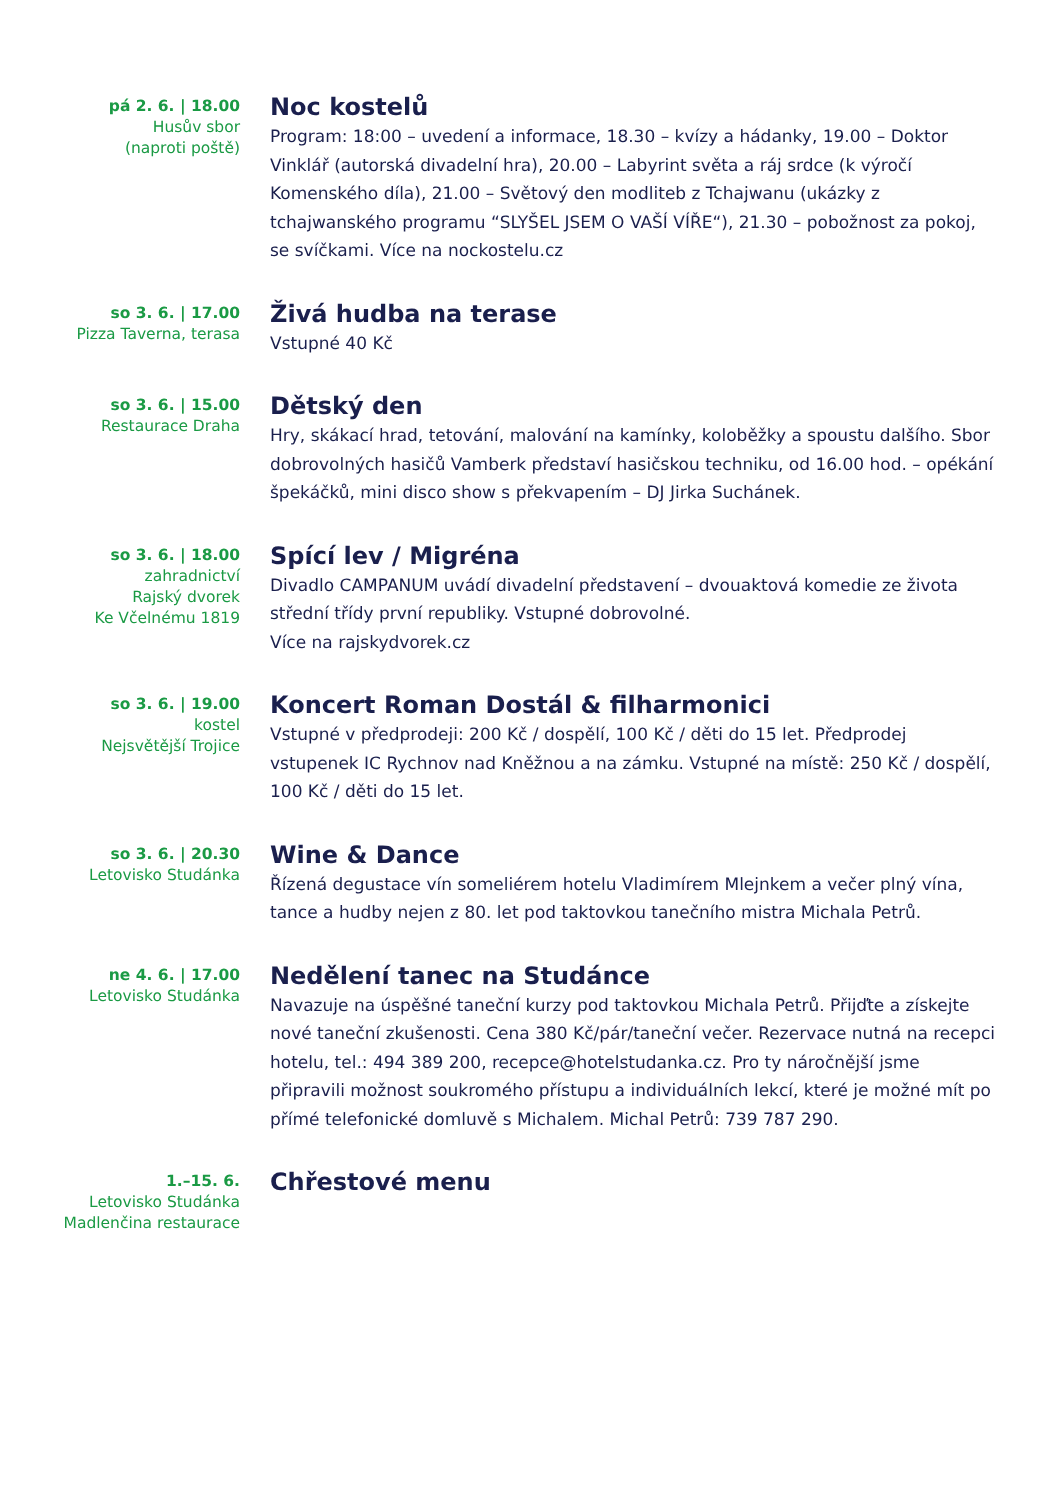pá 2. 6. | 18.00
Husův sbor
(naproti poště)
Noc kostelů
Program: 18:00 – uvedení a informace, 18.30 – kvízy a hádanky, 19.00 – Doktor Vinklář (autorská divadelní hra), 20.00 – Labyrint světa a ráj srdce (k výročí Komenského díla), 21.00 – Světový den modliteb z Tchajwanu (ukázky z tchajwanského programu “SLYŠEL JSEM O VAŠÍ VÍŘE“), 21.30 – pobožnost za pokoj, se svíčkami. Více na nockostelu.cz
so 3. 6. | 17.00
Pizza Taverna, terasa
Živá hudba na terase
Vstupné 40 Kč
so 3. 6. | 15.00
Restaurace Draha
Dětský den
Hry, skákací hrad, tetování, malování na kamínky, koloběžky a spoustu dalšího. Sbor dobrovolných hasičů Vamberk představí hasičskou techniku, od 16.00 hod. – opékání špekáčků, mini disco show s překvapením – DJ Jirka Suchánek.
so 3. 6. | 18.00
zahradnictví
Rajský dvorek
Ke Včelnému 1819
Spící lev / Migréna
Divadlo CAMPANUM uvádí divadelní představení – dvouaktová komedie ze života střední třídy první republiky. Vstupné dobrovolné.
Více na rajskydvorek.cz
so 3. 6. | 19.00
kostel
Nejsvětější Trojice
Koncert Roman Dostál & filharmonici
Vstupné v předprodeji: 200 Kč / dospělí, 100 Kč / děti do 15 let. Předprodej vstupenek IC Rychnov nad Kněžnou a na zámku. Vstupné na místě: 250 Kč / dospělí, 100 Kč / děti do 15 let.
so 3. 6. | 20.30
Letovisko Studánka
Wine & Dance
Řízená degustace vín someliérem hotelu Vladimírem Mlejnkem a večer plný vína, tance a hudby nejen z 80. let pod taktovkou tanečního mistra Michala Petrů.
ne 4. 6. | 17.00
Letovisko Studánka
Nedělení tanec na Studánce
Navazuje na úspěšné taneční kurzy pod taktovkou Michala Petrů. Přijďte a získejte nové taneční zkušenosti. Cena 380 Kč/pár/taneční večer. Rezervace nutná na recepci hotelu, tel.: 494 389 200, recepce@hotelstudanka.cz. Pro ty náročnější jsme připravili možnost soukromého přístupu a individuálních lekcí, které je možné mít po přímé telefonické domluvě s Michalem. Michal Petrů: 739 787 290.
1.–15. 6.
Letovisko Studánka
Madlenčina restaurace
Chřestové menu